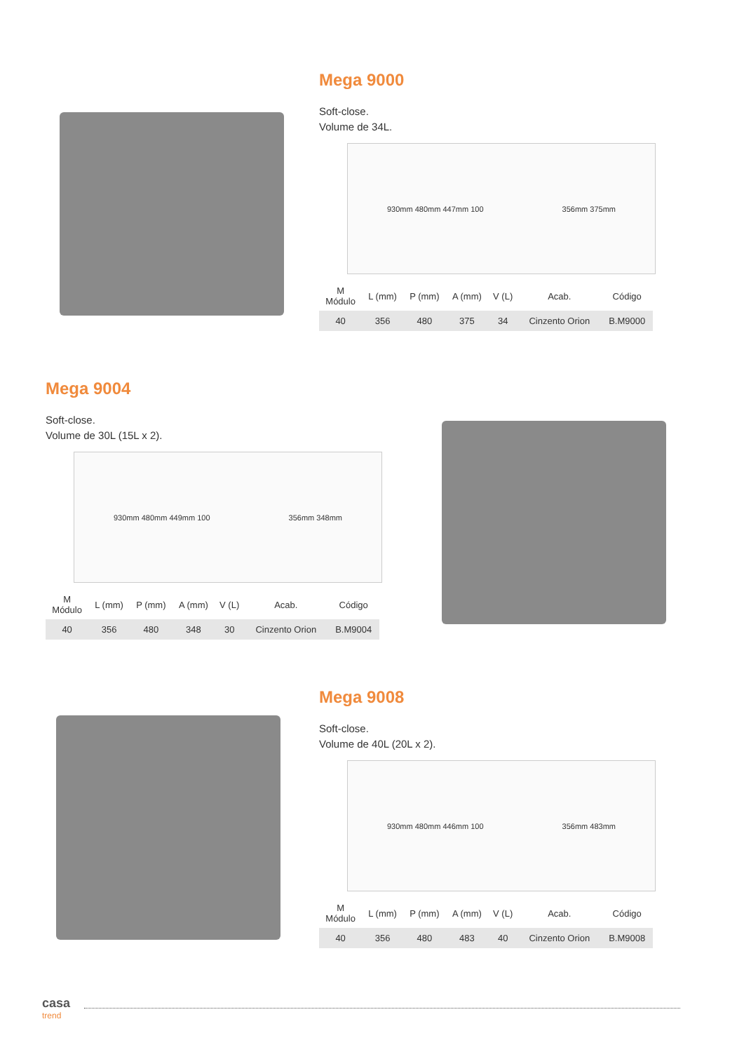Mega 9000
Soft-close.
Volume de 34L.
930mm 480mm 447mm 100 356mm 375mm
| M Módulo | L (mm) | P (mm) | A (mm) | V (L) | Acab. | Código |
| --- | --- | --- | --- | --- | --- | --- |
| 40 | 356 | 480 | 375 | 34 | Cinzento Orion | B.M9000 |
Mega 9004
Soft-close.
Volume de 30L (15L x 2).
930mm 480mm 449mm 100 356mm 348mm
| M Módulo | L (mm) | P (mm) | A (mm) | V (L) | Acab. | Código |
| --- | --- | --- | --- | --- | --- | --- |
| 40 | 356 | 480 | 348 | 30 | Cinzento Orion | B.M9004 |
Mega 9008
Soft-close.
Volume de 40L (20L x 2).
930mm 480mm 446mm 100 356mm 483mm
| M Módulo | L (mm) | P (mm) | A (mm) | V (L) | Acab. | Código |
| --- | --- | --- | --- | --- | --- | --- |
| 40 | 356 | 480 | 483 | 40 | Cinzento Orion | B.M9008 |
casa
trend